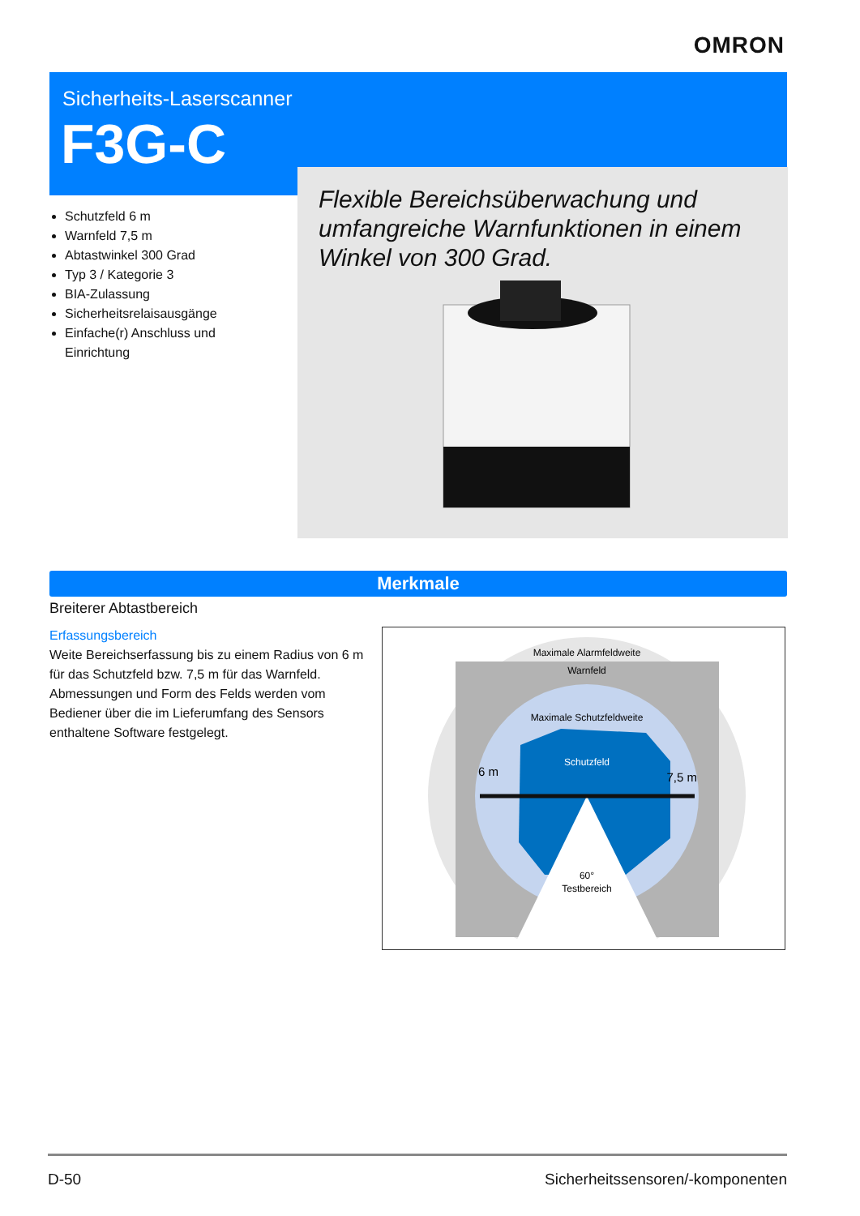OMRON
Sicherheits-Laserscanner
F3G-C
Flexible Bereichsüberwachung und umfangreiche Warnfunktionen in einem Winkel von 300 Grad.
Schutzfeld 6 m
Warnfeld 7,5 m
Abtastwinkel 300 Grad
Typ 3 / Kategorie 3
BIA-Zulassung
Sicherheitsrelaisausgänge
Einfache(r) Anschluss und Einrichtung
Merkmale
Breiterer Abtastbereich
Erfassungsbereich
Weite Bereichserfassung bis zu einem Radius von 6 m für das Schutzfeld bzw. 7,5 m für das Warnfeld. Abmessungen und Form des Felds werden vom Bediener über die im Lieferumfang des Sensors enthaltene Software festgelegt.
Maximale Alarmfeldweite
Warnfeld
Maximale Schutzfeldweite
Schutzfeld
6 m
7,5 m
60°
Testbereich
D-50 Sicherheitssensoren/-komponenten